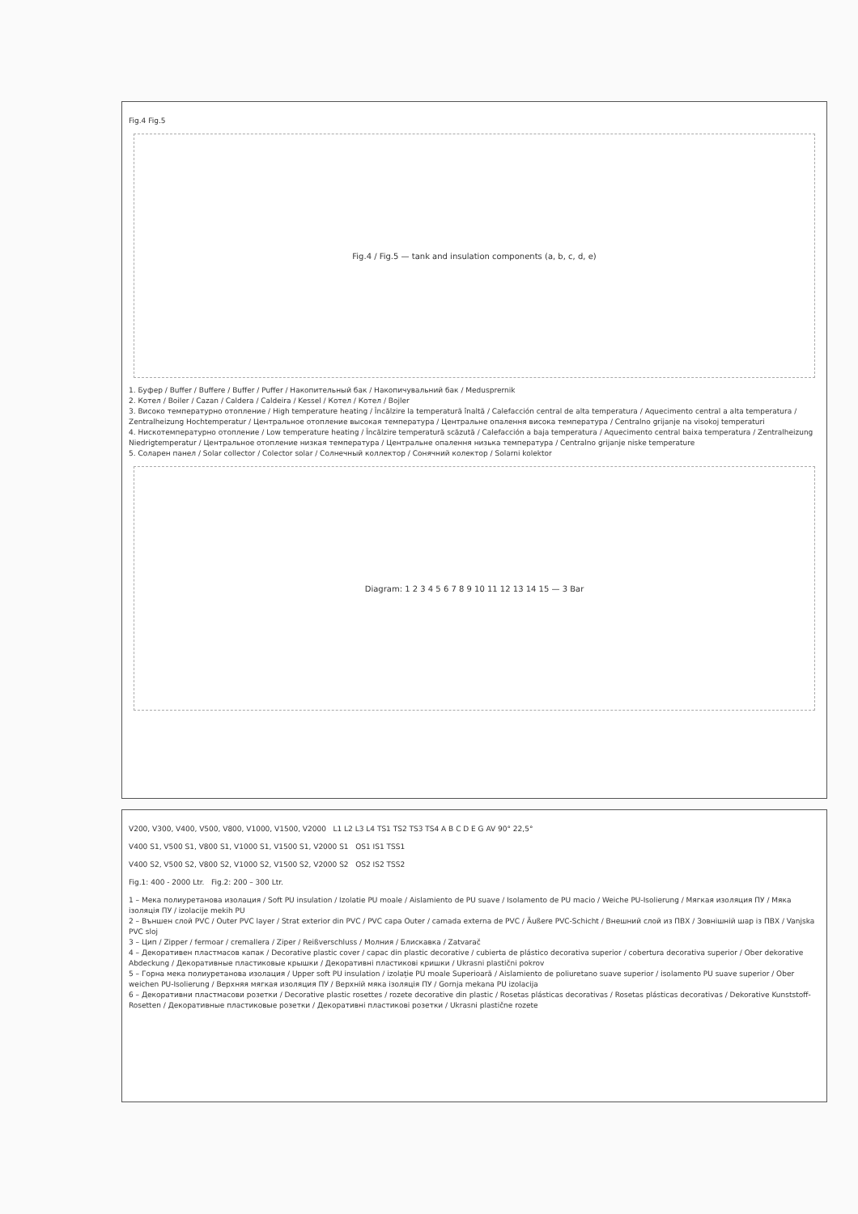Fig.4 Fig.5
Fig.4 / Fig.5 — tank and insulation components (a, b, c, d, e)
1. Буфер / Buffer / Buffere / Buffer / Puffer / Накопительный бак / Накопичувальний бак / Medusprernik
2. Котел / Boiler / Cazan / Caldera / Caldeira / Kessel / Котел / Котел / Bojler
3. Високо температурно отопление / High temperature heating / Încălzire la temperatură înaltă / Calefacción central de alta temperatura / Aquecimento central a alta temperatura / Zentralheizung Hochtemperatur / Центральное отопление высокая температура / Центральне опалення висока температура / Centralno grijanje na visokoj temperaturi
4. Нискотемпературно отопление / Low temperature heating / Încălzire temperatură scăzută / Calefacción a baja temperatura / Aquecimento central baixa temperatura / Zentralheizung Niedrigtemperatur / Центральное отопление низкая температура / Центральне опалення низька температура / Centralno grijanje niske temperature
5. Соларен панел / Solar collector / Colector solar / Солнечный коллектор / Сонячний колектор / Solarni kolektor
Diagram: 1 2 3 4 5 6 7 8 9 10 11 12 13 14 15 — 3 Bar
V200, V300, V400, V500, V800, V1000, V1500, V2000 L1 L2 L3 L4 TS1 TS2 TS3 TS4 A B C D E G AV 90° 22,5°
V400 S1, V500 S1, V800 S1, V1000 S1, V1500 S1, V2000 S1 OS1 IS1 TSS1
V400 S2, V500 S2, V800 S2, V1000 S2, V1500 S2, V2000 S2 OS2 IS2 TSS2
Fig.1: 400 - 2000 Ltr. Fig.2: 200 – 300 Ltr.
1 – Мека полиуретанова изолация / Soft PU insulation / Izolatie PU moale / Aislamiento de PU suave / Isolamento de PU macio / Weiche PU-Isolierung / Мягкая изоляция ПУ / Мяка ізоляція ПУ / izolacije mekih PU
2 – Външен слой PVC / Outer PVC layer / Strat exterior din PVC / PVC capa Outer / camada externa de PVC / Äußere PVC-Schicht / Внешний слой из ПВХ / Зовнішній шар із ПВХ / Vanjska PVC sloj
3 – Цип / Zipper / fermoar / cremallera / Ziper / Reißverschluss / Молния / Блискавка / Zatvarač
4 – Декоративен пластмасов капак / Decorative plastic cover / capac din plastic decorative / cubierta de plástico decorativa superior / cobertura decorativa superior / Ober dekorative Abdeckung / Декоративные пластиковые крышки / Декоративні пластикові кришки / Ukrasni plastični pokrov
5 – Горна мека полиуретанова изолация / Upper soft PU insulation / izolație PU moale Superioară / Aislamiento de poliuretano suave superior / isolamento PU suave superior / Ober weichen PU-Isolierung / Верхняя мягкая изоляция ПУ / Верхній мяка ізоляція ПУ / Gornja mekana PU izolacija
6 – Декоративни пластмасови розетки / Decorative plastic rosettes / rozete decorative din plastic / Rosetas plásticas decorativas / Rosetas plásticas decorativas / Dekorative Kunststoff-Rosetten / Декоративные пластиковые розетки / Декоративні пластикові розетки / Ukrasni plastične rozete